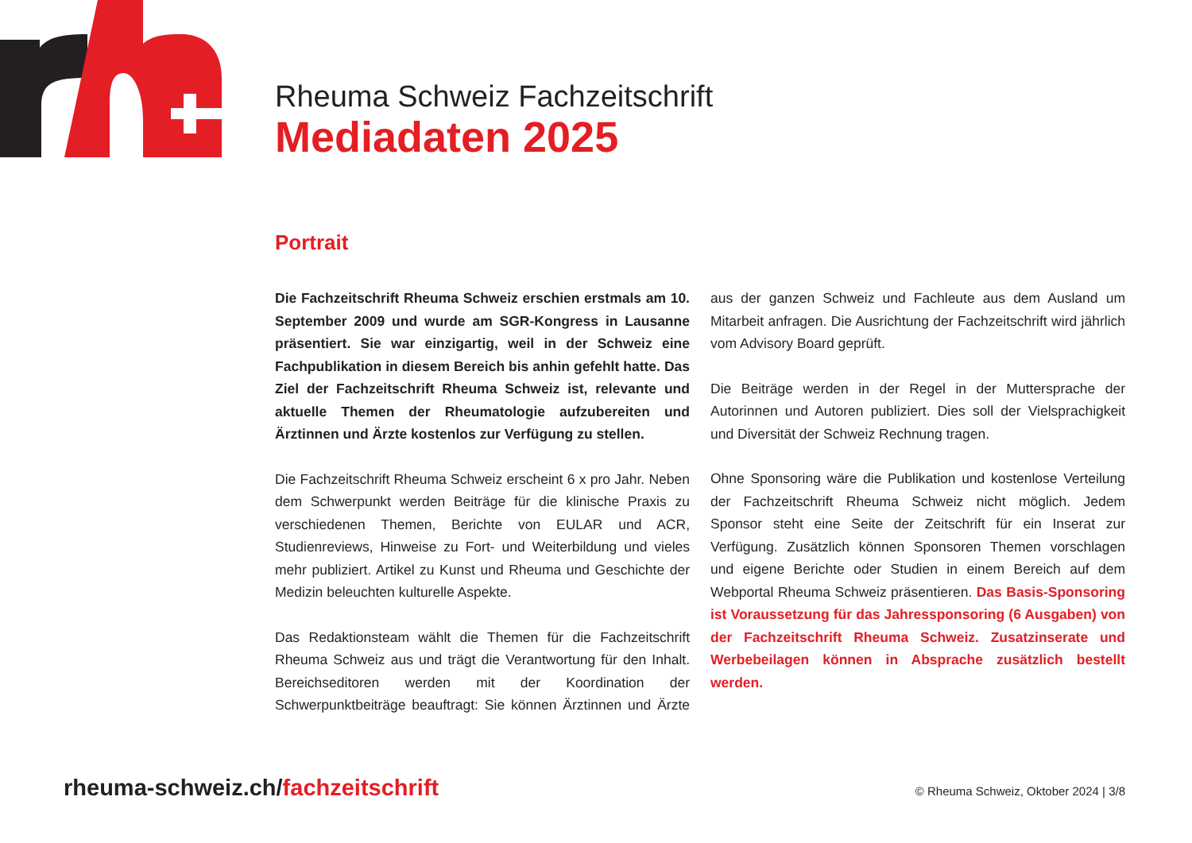Rheuma Schweiz Fachzeitschrift
Mediadaten 2025
Portrait
Die Fachzeitschrift Rheuma Schweiz erschien erstmals am 10. September 2009 und wurde am SGR-Kongress in Lausanne präsentiert. Sie war einzigartig, weil in der Schweiz eine Fachpublikation in diesem Bereich bis anhin gefehlt hatte. Das Ziel der Fachzeitschrift Rheuma Schweiz ist, relevante und aktuelle Themen der Rheumatologie aufzubereiten und Ärztinnen und Ärzte kostenlos zur Verfügung zu stellen.
Die Fachzeitschrift Rheuma Schweiz erscheint 6 x pro Jahr. Neben dem Schwerpunkt werden Beiträge für die klinische Praxis zu verschiedenen Themen, Berichte von EULAR und ACR, Studienreviews, Hinweise zu Fort- und Weiterbildung und vieles mehr publiziert. Artikel zu Kunst und Rheuma und Geschichte der Medizin beleuchten kulturelle Aspekte.
Das Redaktionsteam wählt die Themen für die Fachzeitschrift Rheuma Schweiz aus und trägt die Verantwortung für den Inhalt. Bereichseditoren werden mit der Koordination der Schwerpunktbeiträge beauftragt: Sie können Ärztinnen und Ärzte aus der ganzen Schweiz und Fachleute aus dem Ausland um Mitarbeit anfragen. Die Ausrichtung der Fachzeitschrift wird jährlich vom Advisory Board geprüft.
Die Beiträge werden in der Regel in der Muttersprache der Autorinnen und Autoren publiziert. Dies soll der Vielsprachigkeit und Diversität der Schweiz Rechnung tragen.
Ohne Sponsoring wäre die Publikation und kostenlose Verteilung der Fachzeitschrift Rheuma Schweiz nicht möglich. Jedem Sponsor steht eine Seite der Zeitschrift für ein Inserat zur Verfügung. Zusätzlich können Sponsoren Themen vorschlagen und eigene Berichte oder Studien in einem Bereich auf dem Webportal Rheuma Schweiz präsentieren. Das Basis-Sponsoring ist Voraussetzung für das Jahressponsoring (6 Ausgaben) von der Fachzeitschrift Rheuma Schweiz. Zusatzinserate und Werbebeilagen können in Absprache zusätzlich bestellt werden.
rheuma-schweiz.ch/fachzeitschrift
© Rheuma Schweiz, Oktober 2024 | 3/8